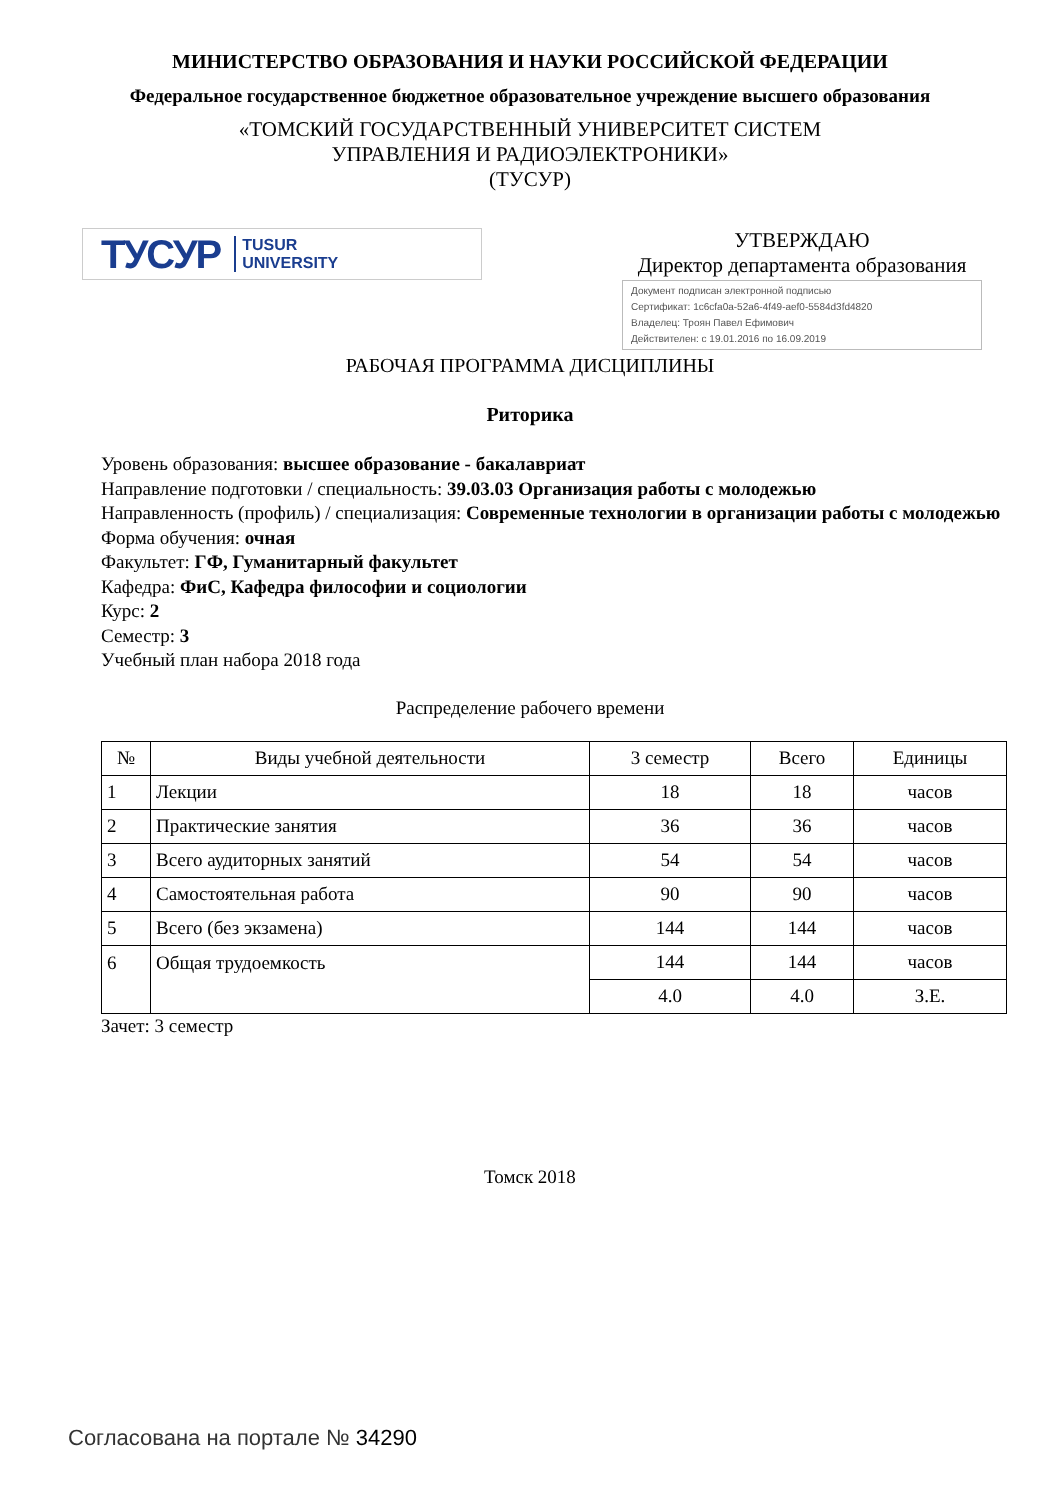МИНИСТЕРСТВО ОБРАЗОВАНИЯ И НАУКИ РОССИЙСКОЙ ФЕДЕРАЦИИ
Федеральное государственное бюджетное образовательное учреждение высшего образования
«ТОМСКИЙ ГОСУДАРСТВЕННЫЙ УНИВЕРСИТЕТ СИСТЕМ
УПРАВЛЕНИЯ И РАДИОЭЛЕКТРОНИКИ»
(ТУСУР)
ТУСУР TUSUR
UNIVERSITY
УТВЕРЖДАЮ
Директор департамента образования
Документ подписан электронной подписью
Сертификат: 1c6cfa0a-52a6-4f49-aef0-5584d3fd4820
Владелец: Троян Павел Ефимович
Действителен: с 19.01.2016 по 16.09.2019
РАБОЧАЯ ПРОГРАММА ДИСЦИПЛИНЫ
Риторика
Уровень образования: высшее образование - бакалавриат
Направление подготовки / специальность: 39.03.03 Организация работы с молодежью
Направленность (профиль) / специализация: Современные технологии в организации работы с молодежью
Форма обучения: очная
Факультет: ГФ, Гуманитарный факультет
Кафедра: ФиС, Кафедра философии и социологии
Курс: 2
Семестр: 3
Учебный план набора 2018 года
Распределение рабочего времени
| № | Виды учебной деятельности | 3 семестр | Всего | Единицы |
| --- | --- | --- | --- | --- |
| 1 | Лекции | 18 | 18 | часов |
| 2 | Практические занятия | 36 | 36 | часов |
| 3 | Всего аудиторных занятий | 54 | 54 | часов |
| 4 | Самостоятельная работа | 90 | 90 | часов |
| 5 | Всего (без экзамена) | 144 | 144 | часов |
| 6 | Общая трудоемкость | 144 | 144 | часов |
| | | 4.0 | 4.0 | З.Е. |
Зачет: 3 семестр
Томск 2018
Согласована на портале № 34290